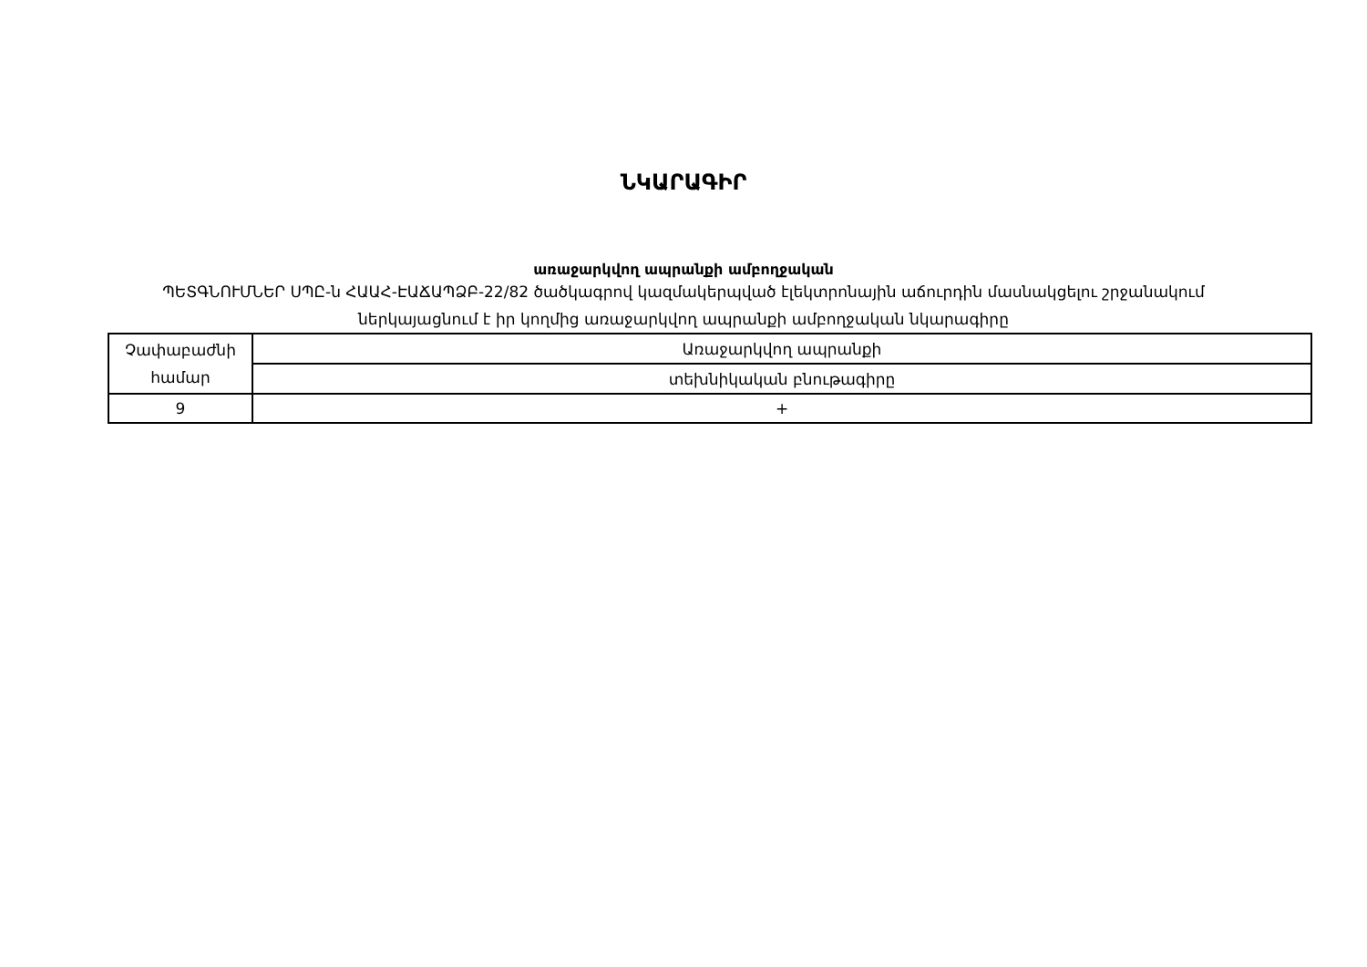ՆԿԱՐԱԳԻՐ
առաջարկվող ապրանքի ամբողջական
ՊԵՏԳՆՈՒՄՆԵՐ ՍՊԸ-ն ՀԱԱՀ-ԷԱՃԱՊՁԲ-22/82 ծածկագրով կազմակերպված էլեկտրոնային աճուրդին մասնակցելու շրջանակում ներկայացնում է իր կողմից առաջարկվող ապրանքի ամբողջական նկարագիրը
| Չափաբաժնի համար | Առաջարկվող ապրանքի |
| | տեխնիկական բնութագիրը |
| 9 | + |